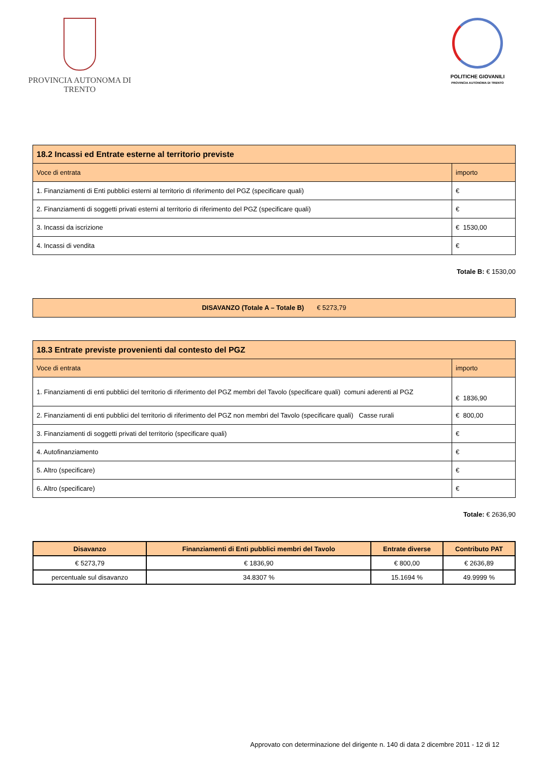PROVINCIA AUTONOMA DI TRENTO
POLITICHE GIOVANILI
PROVINCIA AUTONOMA DI TRENTO
| 18.2 Incassi ed Entrate esterne al territorio previste | |
| Voce di entrata | importo |
| 1. Finanziamenti di Enti pubblici esterni al territorio di riferimento del PGZ (specificare quali) | € |
| 2. Finanziamenti di soggetti privati esterni al territorio di riferimento del PGZ (specificare quali) | € |
| 3. Incassi da iscrizione | € 1530,00 |
| 4. Incassi di vendita | € |
Totale B: € 1530,00
DISAVANZO (Totale A – Totale B) € 5273,79
| 18.3 Entrate previste provenienti dal contesto del PGZ | |
| Voce di entrata | importo |
| 1. Finanziamenti di enti pubblici del territorio di riferimento del PGZ membri del Tavolo (specificare quali) comuni aderenti al PGZ | € 1836,90 |
| 2. Finanziamenti di enti pubblici del territorio di riferimento del PGZ non membri del Tavolo (specificare quali) Casse rurali | € 800,00 |
| 3. Finanziamenti di soggetti privati del territorio (specificare quali) | € |
| 4. Autofinanziamento | € |
| 5. Altro (specificare) | € |
| 6. Altro (specificare) | € |
Totale: € 2636,90
| Disavanzo | Finanziamenti di Enti pubblici membri del Tavolo | Entrate diverse | Contributo PAT |
| --- | --- | --- | --- |
| € 5273,79 | € 1836,90 | € 800,00 | € 2636,89 |
| percentuale sul disavanzo | 34.8307 % | 15.1694 % | 49.9999 % |
Approvato con determinazione del dirigente n. 140 di data 2 dicembre 2011 - 12 di 12